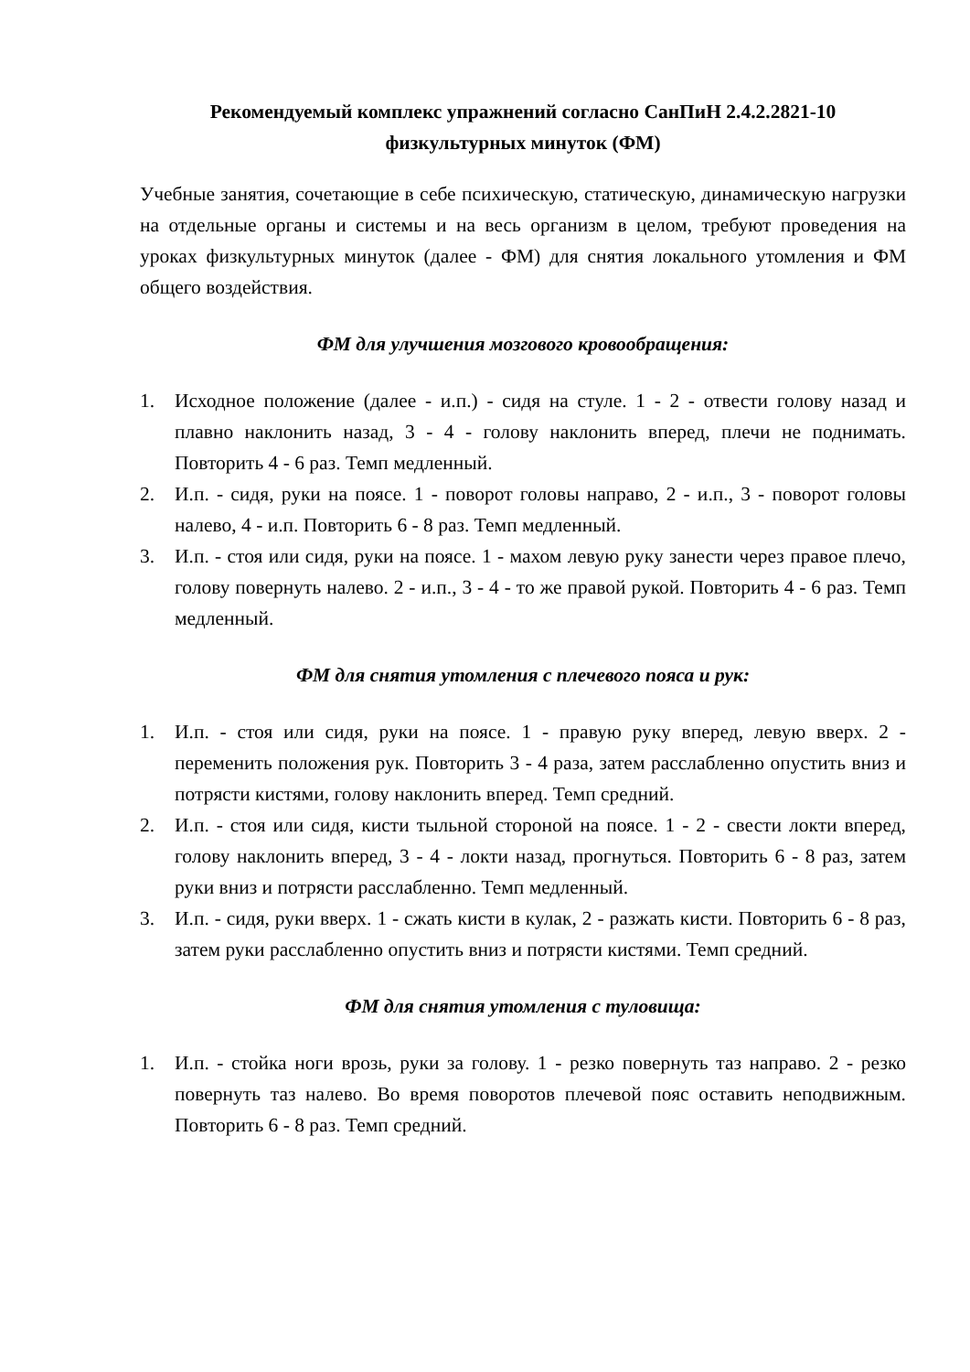Рекомендуемый комплекс упражнений согласно СанПиН 2.4.2.2821-10
физкультурных минуток (ФМ)
Учебные занятия, сочетающие в себе психическую, статическую, динамическую нагрузки на отдельные органы и системы и на весь организм в целом, требуют проведения на уроках физкультурных минуток (далее - ФМ) для снятия локального утомления и ФМ общего воздействия.
ФМ для улучшения мозгового кровообращения:
1. Исходное положение (далее - и.п.) - сидя на стуле. 1 - 2 - отвести голову назад и плавно наклонить назад, 3 - 4 - голову наклонить вперед, плечи не поднимать. Повторить 4 - 6 раз. Темп медленный.
2. И.п. - сидя, руки на поясе. 1 - поворот головы направо, 2 - и.п., 3 - поворот головы налево, 4 - и.п. Повторить 6 - 8 раз. Темп медленный.
3. И.п. - стоя или сидя, руки на поясе. 1 - махом левую руку занести через правое плечо, голову повернуть налево. 2 - и.п., 3 - 4 - то же правой рукой. Повторить 4 - 6 раз. Темп медленный.
ФМ для снятия утомления с плечевого пояса и рук:
1. И.п. - стоя или сидя, руки на поясе. 1 - правую руку вперед, левую вверх. 2 - переменить положения рук. Повторить 3 - 4 раза, затем расслабленно опустить вниз и потрясти кистями, голову наклонить вперед. Темп средний.
2. И.п. - стоя или сидя, кисти тыльной стороной на поясе. 1 - 2 - свести локти вперед, голову наклонить вперед, 3 - 4 - локти назад, прогнуться. Повторить 6 - 8 раз, затем руки вниз и потрясти расслабленно. Темп медленный.
3. И.п. - сидя, руки вверх. 1 - сжать кисти в кулак, 2 - разжать кисти. Повторить 6 - 8 раз, затем руки расслабленно опустить вниз и потрясти кистями. Темп средний.
ФМ для снятия утомления с туловища:
1. И.п. - стойка ноги врозь, руки за голову. 1 - резко повернуть таз направо. 2 - резко повернуть таз налево. Во время поворотов плечевой пояс оставить неподвижным. Повторить 6 - 8 раз. Темп средний.